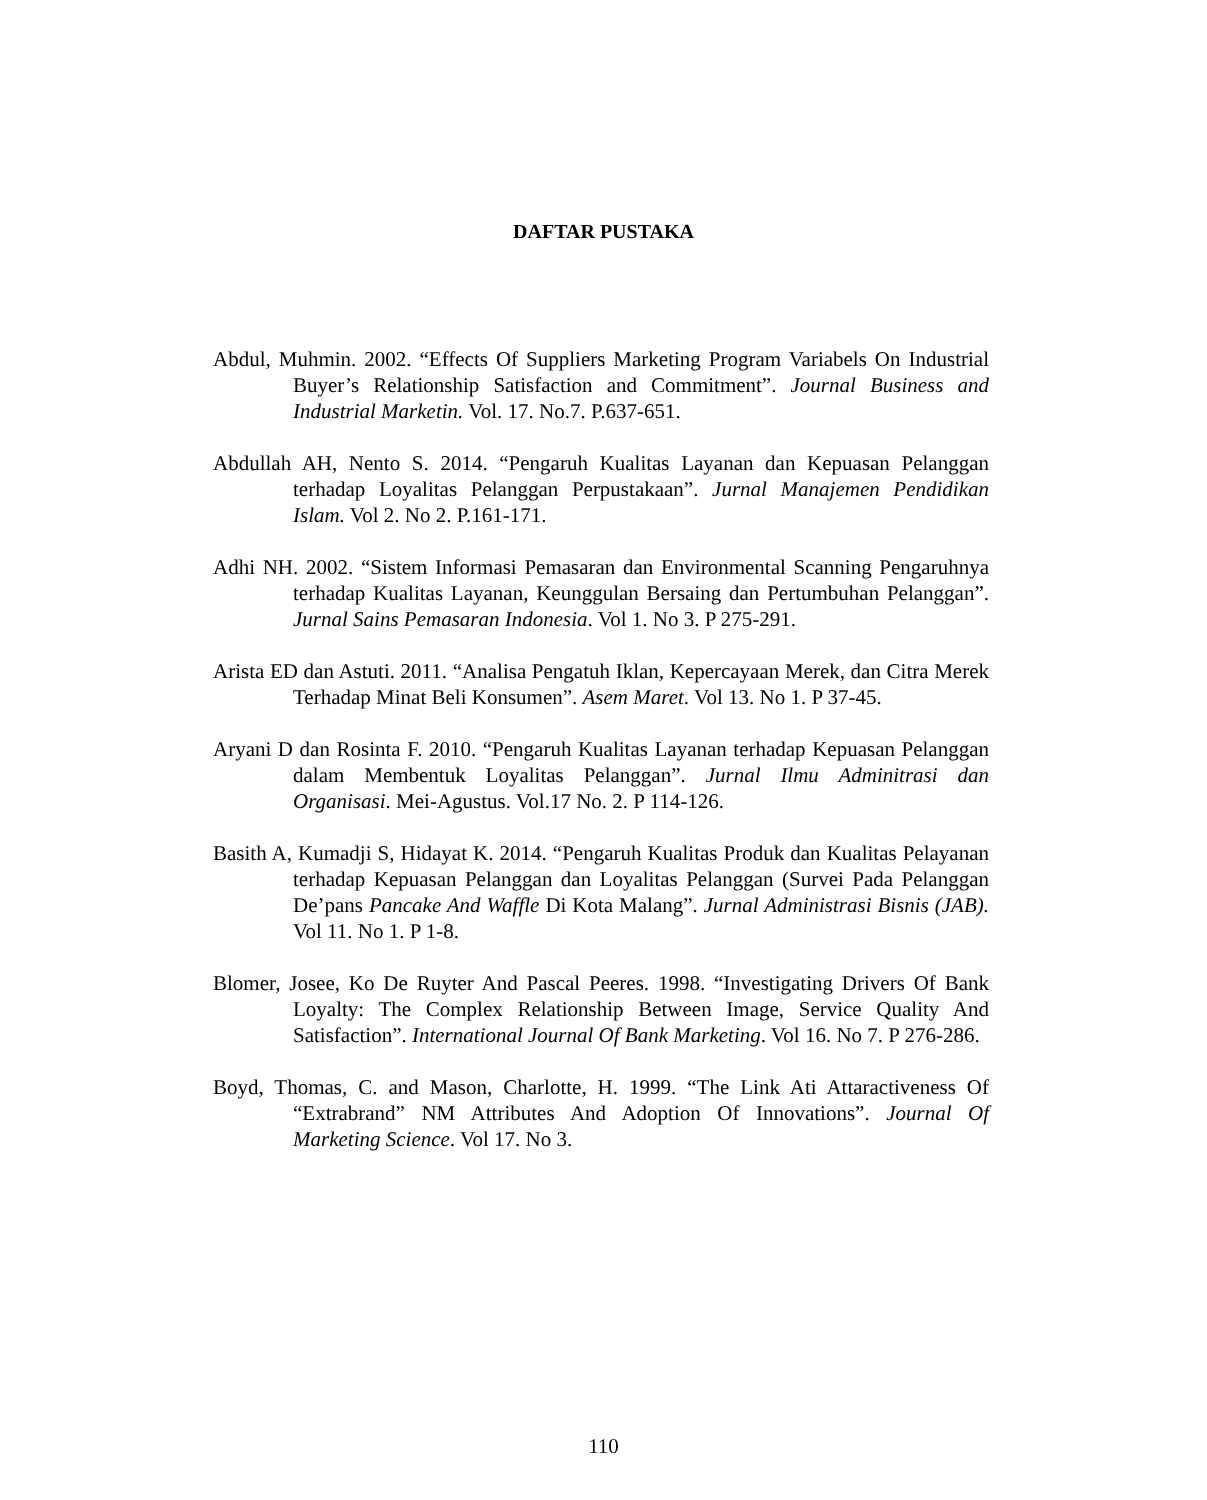DAFTAR PUSTAKA
Abdul, Muhmin. 2002. “Effects Of Suppliers Marketing Program Variabels On Industrial Buyer’s Relationship Satisfaction and Commitment”. Journal Business and Industrial Marketin. Vol. 17. No.7. P.637-651.
Abdullah AH, Nento S. 2014. “Pengaruh Kualitas Layanan dan Kepuasan Pelanggan terhadap Loyalitas Pelanggan Perpustakaan”. Jurnal Manajemen Pendidikan Islam. Vol 2. No 2. P.161-171.
Adhi NH. 2002. “Sistem Informasi Pemasaran dan Environmental Scanning Pengaruhnya terhadap Kualitas Layanan, Keunggulan Bersaing dan Pertumbuhan Pelanggan”. Jurnal Sains Pemasaran Indonesia. Vol 1. No 3. P 275-291.
Arista ED dan Astuti. 2011. “Analisa Pengatuh Iklan, Kepercayaan Merek, dan Citra Merek Terhadap Minat Beli Konsumen”. Asem Maret. Vol 13. No 1. P 37-45.
Aryani D dan Rosinta F. 2010. “Pengaruh Kualitas Layanan terhadap Kepuasan Pelanggan dalam Membentuk Loyalitas Pelanggan”. Jurnal Ilmu Adminitrasi dan Organisasi. Mei-Agustus. Vol.17 No. 2. P 114-126.
Basith A, Kumadji S, Hidayat K. 2014. “Pengaruh Kualitas Produk dan Kualitas Pelayanan terhadap Kepuasan Pelanggan dan Loyalitas Pelanggan (Survei Pada Pelanggan De’pans Pancake And Waffle Di Kota Malang”. Jurnal Administrasi Bisnis (JAB). Vol 11. No 1. P 1-8.
Blomer, Josee, Ko De Ruyter And Pascal Peeres. 1998. “Investigating Drivers Of Bank Loyalty: The Complex Relationship Between Image, Service Quality And Satisfaction”. International Journal Of Bank Marketing. Vol 16. No 7. P 276-286.
Boyd, Thomas, C. and Mason, Charlotte, H. 1999. “The Link Ati Attaractiveness Of “Extrabrand” NM Attributes And Adoption Of Innovations”. Journal Of Marketing Science. Vol 17. No 3.
110